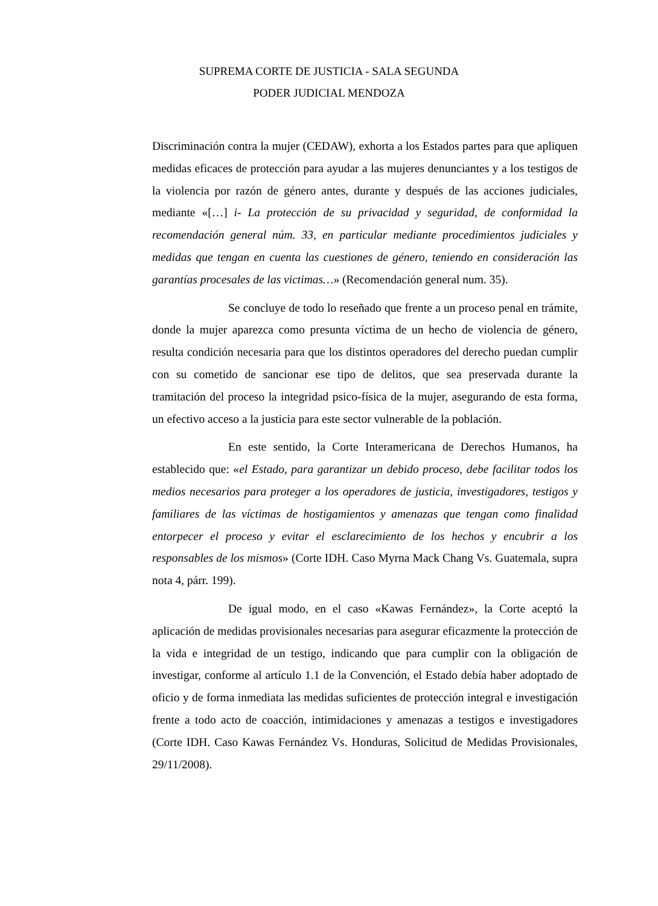SUPREMA CORTE DE JUSTICIA - SALA SEGUNDA
PODER JUDICIAL MENDOZA
Discriminación contra la mujer (CEDAW), exhorta a los Estados partes para que apliquen medidas eficaces de protección para ayudar a las mujeres denunciantes y a los testigos de la violencia por razón de género antes, durante y después de las acciones judiciales, mediante «[…] i- La protección de su privacidad y seguridad, de conformidad la recomendación general núm. 33, en particular mediante procedimientos judiciales y medidas que tengan en cuenta las cuestiones de género, teniendo en consideración las garantías procesales de las victimas…» (Recomendación general num. 35).
Se concluye de todo lo reseñado que frente a un proceso penal en trámite, donde la mujer aparezca como presunta víctima de un hecho de violencia de género, resulta condición necesaria para que los distintos operadores del derecho puedan cumplir con su cometido de sancionar ese tipo de delitos, que sea preservada durante la tramitación del proceso la integridad psico-física de la mujer, asegurando de esta forma, un efectivo acceso a la justicia para este sector vulnerable de la población.
En este sentido, la Corte Interamericana de Derechos Humanos, ha establecido que: «el Estado, para garantizar un debido proceso, debe facilitar todos los medios necesarios para proteger a los operadores de justicia, investigadores, testigos y familiares de las víctimas de hostigamientos y amenazas que tengan como finalidad entorpecer el proceso y evitar el esclarecimiento de los hechos y encubrir a los responsables de los mismos» (Corte IDH. Caso Myrna Mack Chang Vs. Guatemala, supra nota 4, párr. 199).
De igual modo, en el caso «Kawas Fernández», la Corte aceptó la aplicación de medidas provisionales necesarias para asegurar eficazmente la protección de la vida e integridad de un testigo, indicando que para cumplir con la obligación de investigar, conforme al artículo 1.1 de la Convención, el Estado debía haber adoptado de oficio y de forma inmediata las medidas suficientes de protección integral e investigación frente a todo acto de coacción, intimidaciones y amenazas a testigos e investigadores (Corte IDH. Caso Kawas Fernández Vs. Honduras, Solicitud de Medidas Provisionales, 29/11/2008).